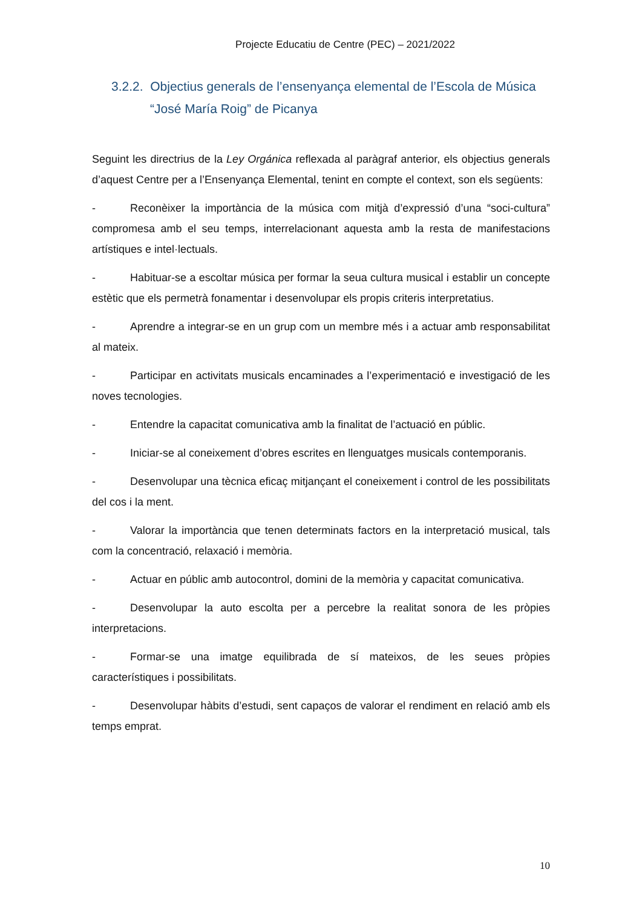Projecte Educatiu de Centre (PEC) – 2021/2022
3.2.2. Objectius generals de l’ensenyança elemental de l’Escola de Música “José María Roig” de Picanya
Seguint les directrius de la Ley Orgánica reflexada al paràgraf anterior, els objectius generals d’aquest Centre per a l’Ensenyança Elemental, tenint en compte el context, son els següents:
- Reconèixer la importància de la música com mitjà d’expressió d’una “soci-cultura” compromesa amb el seu temps, interrelacionant aquesta amb la resta de manifestacions artístiques e intel·lectuals.
- Habituar-se a escoltar música per formar la seua cultura musical i establir un concepte estètic que els permetrà fonamentar i desenvolupar els propis criteris interpretatius.
- Aprendre a integrar-se en un grup com un membre més i a actuar amb responsabilitat al mateix.
- Participar en activitats musicals encaminades a l’experimentació e investigació de les noves tecnologies.
- Entendre la capacitat comunicativa amb la finalitat de l’actuació en públic.
- Iniciar-se al coneixement d’obres escrites en llenguatges musicals contemporanis.
- Desenvolupar una tècnica eficaç mitjançant el coneixement i control de les possibilitats del cos i la ment.
- Valorar la importància que tenen determinats factors en la interpretació musical, tals com la concentració, relaxació i memòria.
- Actuar en públic amb autocontrol, domini de la memòria y capacitat comunicativa.
- Desenvolupar la auto escolta per a percebre la realitat sonora de les pròpies interpretacions.
- Formar-se una imatge equilibrada de sí mateixos, de les seues pròpies característiques i possibilitats.
- Desenvolupar hàbits d’estudi, sent capaços de valorar el rendiment en relació amb els temps emprat.
10